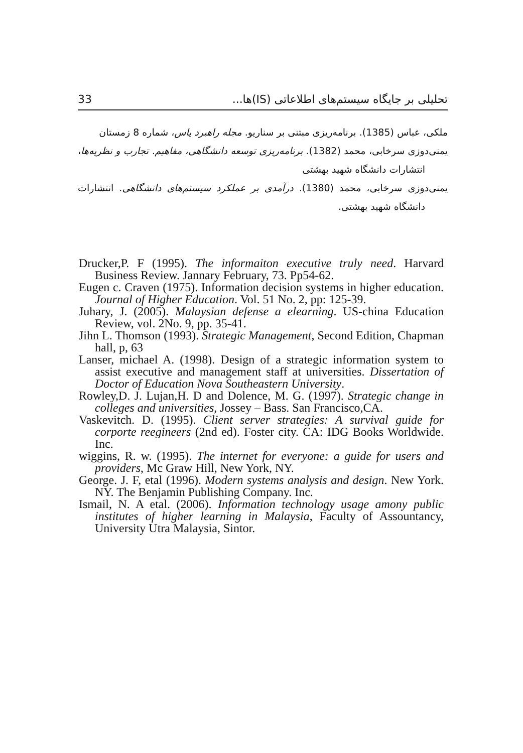33 تحلیلی بر جایگاه سیستم‌های اطلاعاتی (IS)ها...
ملکی، عباس (1385). برنامه‌ریزی مبتنی بر سناریو. مجله راهبرد یاس، شماره 8 زمستان
یمنی‌دوزی سرخابی، محمد (1382). برنامه‌ریزی توسعه دانشگاهی، مفاهیم. تجارب و نظریه‌ها، انتشارات دانشگاه شهید بهشتی
یمنی‌دوزی سرخابی، محمد (1380). درآمدی بر عملکرد سیستم‌های دانشگاهی. انتشارات دانشگاه شهید بهشتی.
Drucker,P. F (1995). The informaiton executive truly need. Harvard Business Review. Jannary February, 73. Pp54-62.
Eugen c. Craven (1975). Information decision systems in higher education. Journal of Higher Education. Vol. 51 No. 2, pp: 125-39.
Juhary, J. (2005). Malaysian defense a elearning. US-china Education Review, vol. 2No. 9, pp. 35-41.
Jihn L. Thomson (1993). Strategic Management, Second Edition, Chapman hall, p, 63
Lanser, michael A. (1998). Design of a strategic information system to assist executive and management staff at universities. Dissertation of Doctor of Education Nova Southeastern University.
Rowley,D. J. Lujan,H. D and Dolence, M. G. (1997). Strategic change in colleges and universities, Jossey – Bass. San Francisco,CA.
Vaskevitch. D. (1995). Client server strategies: A survival guide for corporte reegineers (2nd ed). Foster city. CA: IDG Books Worldwide. Inc.
wiggins, R. w. (1995). The internet for everyone: a guide for users and providers, Mc Graw Hill, New York, NY.
George. J. F, etal (1996). Modern systems analysis and design. New York. NY. The Benjamin Publishing Company. Inc.
Ismail, N. A etal. (2006). Information technology usage amony public institutes of higher learning in Malaysia, Faculty of Assountancy, University Utra Malaysia, Sintor.